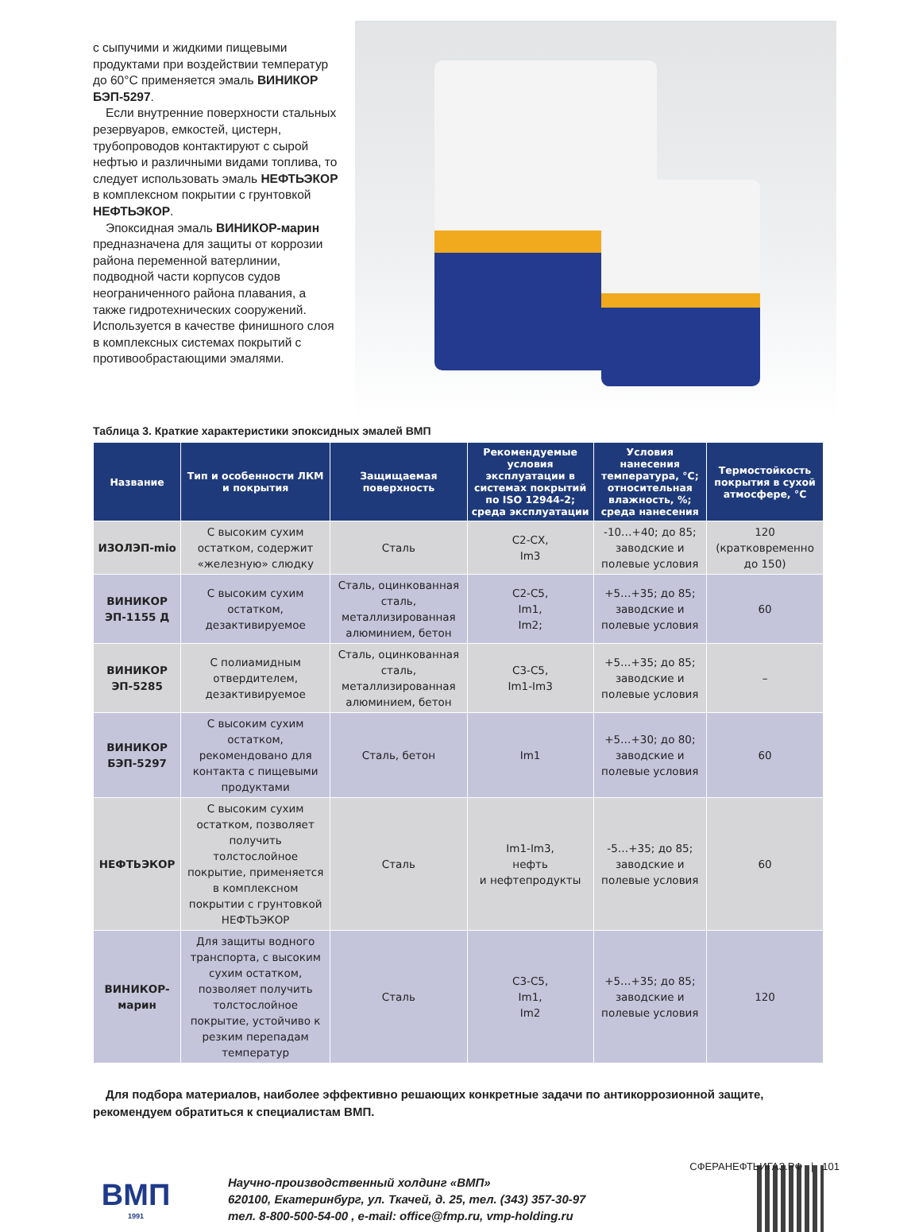с сыпучими и жидкими пищевыми продуктами при воздействии температур до 60°С применяется эмаль ВИНИКОР БЭП-5297.
Если внутренние поверхности стальных резервуаров, емкостей, цистерн, трубопроводов контактируют с сырой нефтью и различными видами топлива, то следует использовать эмаль НЕФТЬЭКОР в комплексном покрытии с грунтовкой НЕФТЬЭКОР.
Эпоксидная эмаль ВИНИКОР-марин предназначена для защиты от коррозии района переменной ватерлинии, подводной части корпусов судов неограниченного района плавания, а также гидротехнических сооружений. Используется в качестве финишного слоя в комплексных системах покрытий с противообрастающими эмалями.
Таблица 3. Краткие характеристики эпоксидных эмалей ВМП
| Название | Тип и особенности ЛКМ и покрытия | Защищаемая поверхность | Рекомендуемые условия эксплуатации в системах покрытий по ISO 12944-2; среда эксплуатации | Условия нанесения температура, °С; относительная влажность, %; среда нанесения | Термостойкость покрытия в сухой атмосфере, °С |
| --- | --- | --- | --- | --- | --- |
| ИЗОЛЭП-mio | С высоким сухим остатком, содержит «железную» слюдку | Сталь | С2-СХ, Im3 | -10…+40; до 85; заводские и полевые условия | 120 (кратковременно до 150) |
| ВИНИКОР ЭП-1155 Д | С высоким сухим остатком, дезактивируемое | Сталь, оцинкованная сталь, металлизированная алюминием, бетон | С2-С5, Im1, Im2; | +5…+35; до 85; заводские и полевые условия | 60 |
| ВИНИКОР ЭП-5285 | С полиамидным отвердителем, дезактивируемое | Сталь, оцинкованная сталь, металлизированная алюминием, бетон | С3-С5, Im1-Im3 | +5…+35; до 85; заводские и полевые условия | – |
| ВИНИКОР БЭП-5297 | С высоким сухим остатком, рекомендовано для контакта с пищевыми продуктами | Сталь, бетон | Im1 | +5…+30; до 80; заводские и полевые условия | 60 |
| НЕФТЬЭКОР | С высоким сухим остатком, позволяет получить толстослойное покрытие, применяется в комплексном покрытии с грунтовкой НЕФТЬЭКОР | Сталь | Im1-Im3, нефть и нефтепродукты | -5…+35; до 85; заводские и полевые условия | 60 |
| ВИНИКОР-марин | Для защиты водного транспорта, с высоким сухим остатком, позволяет получить толстослойное покрытие, устойчиво к резким перепадам температур | Сталь | С3-С5, Im1, Im2 | +5…+35; до 85; заводские и полевые условия | 120 |
Для подбора материалов, наиболее эффективно решающих конкретные задачи по антикоррозионной защите, рекомендуем обратиться к специалистам ВМП.
ВМП
1991
Научно-производственный холдинг «ВМП»
620100, Екатеринбург, ул. Ткачей, д. 25, тел. (343) 357-30-97
тел. 8-800-500-54-00 , e-mail: office@fmp.ru, vmp-holding.ru
СФЕРАНЕФТЬИГАЗ.РФ | 101